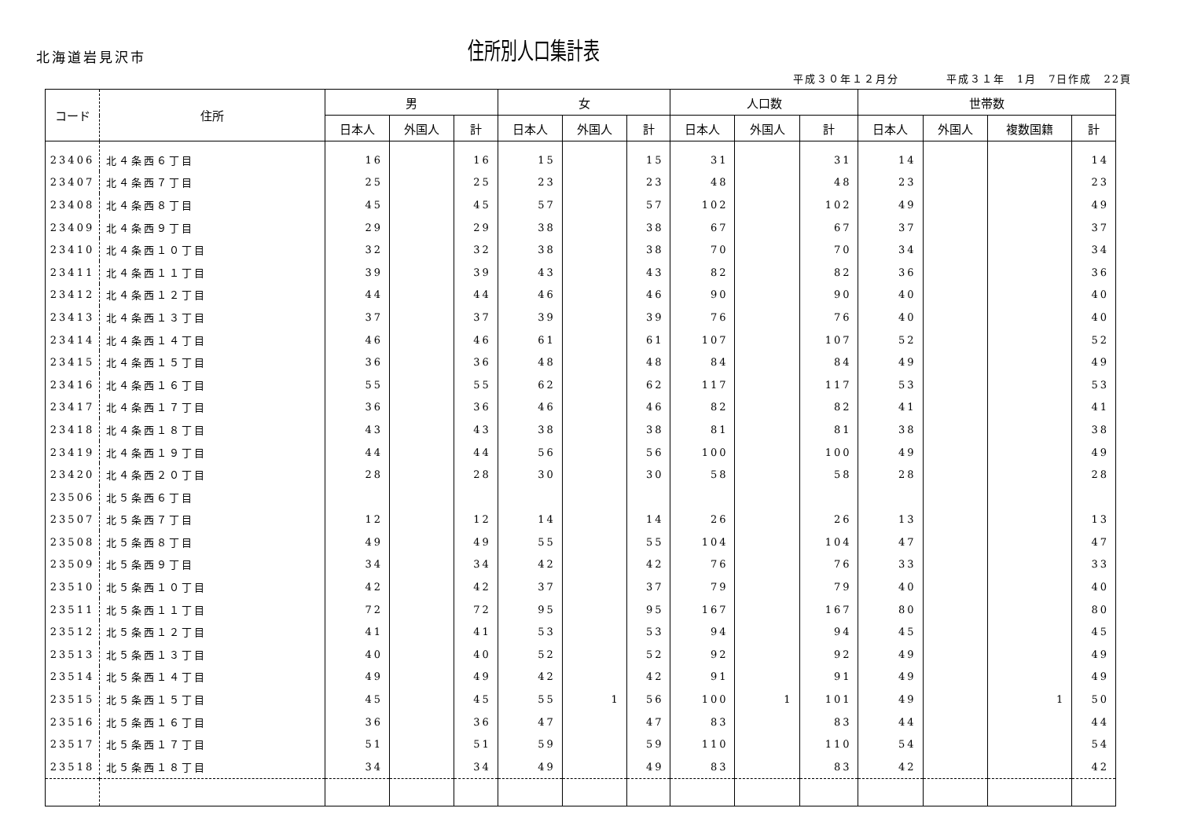北海道岩見沢市
住所別人口集計表
平成３０年１２月分　　　　平成３１年　1月　7日作成　22頁
| コード | 住所 | 男 | | | 女 | | | 人口数 | | | 世帯数 | | | |
| --- | --- | --- | --- | --- | --- | --- | --- | --- | --- | --- | --- | --- | --- | --- |
| | | 日本人 | 外国人 | 計 | 日本人 | 外国人 | 計 | 日本人 | 外国人 | 計 | 日本人 | 外国人 | 複数国籍 | 計 |
| 23406 | 北４条西６丁目 | 16 | | 16 | 15 | | 15 | 31 | | 31 | 14 | | | 14 |
| 23407 | 北４条西７丁目 | 25 | | 25 | 23 | | 23 | 48 | | 48 | 23 | | | 23 |
| 23408 | 北４条西８丁目 | 45 | | 45 | 57 | | 57 | 102 | | 102 | 49 | | | 49 |
| 23409 | 北４条西９丁目 | 29 | | 29 | 38 | | 38 | 67 | | 67 | 37 | | | 37 |
| 23410 | 北４条西１０丁目 | 32 | | 32 | 38 | | 38 | 70 | | 70 | 34 | | | 34 |
| 23411 | 北４条西１１丁目 | 39 | | 39 | 43 | | 43 | 82 | | 82 | 36 | | | 36 |
| 23412 | 北４条西１２丁目 | 44 | | 44 | 46 | | 46 | 90 | | 90 | 40 | | | 40 |
| 23413 | 北４条西１３丁目 | 37 | | 37 | 39 | | 39 | 76 | | 76 | 40 | | | 40 |
| 23414 | 北４条西１４丁目 | 46 | | 46 | 61 | | 61 | 107 | | 107 | 52 | | | 52 |
| 23415 | 北４条西１５丁目 | 36 | | 36 | 48 | | 48 | 84 | | 84 | 49 | | | 49 |
| 23416 | 北４条西１６丁目 | 55 | | 55 | 62 | | 62 | 117 | | 117 | 53 | | | 53 |
| 23417 | 北４条西１７丁目 | 36 | | 36 | 46 | | 46 | 82 | | 82 | 41 | | | 41 |
| 23418 | 北４条西１８丁目 | 43 | | 43 | 38 | | 38 | 81 | | 81 | 38 | | | 38 |
| 23419 | 北４条西１９丁目 | 44 | | 44 | 56 | | 56 | 100 | | 100 | 49 | | | 49 |
| 23420 | 北４条西２０丁目 | 28 | | 28 | 30 | | 30 | 58 | | 58 | 28 | | | 28 |
| 23506 | 北５条西６丁目 | | | | | | | | | | | | | |
| 23507 | 北５条西７丁目 | 12 | | 12 | 14 | | 14 | 26 | | 26 | 13 | | | 13 |
| 23508 | 北５条西８丁目 | 49 | | 49 | 55 | | 55 | 104 | | 104 | 47 | | | 47 |
| 23509 | 北５条西９丁目 | 34 | | 34 | 42 | | 42 | 76 | | 76 | 33 | | | 33 |
| 23510 | 北５条西１０丁目 | 42 | | 42 | 37 | | 37 | 79 | | 79 | 40 | | | 40 |
| 23511 | 北５条西１１丁目 | 72 | | 72 | 95 | | 95 | 167 | | 167 | 80 | | | 80 |
| 23512 | 北５条西１２丁目 | 41 | | 41 | 53 | | 53 | 94 | | 94 | 45 | | | 45 |
| 23513 | 北５条西１３丁目 | 40 | | 40 | 52 | | 52 | 92 | | 92 | 49 | | | 49 |
| 23514 | 北５条西１４丁目 | 49 | | 49 | 42 | | 42 | 91 | | 91 | 49 | | | 49 |
| 23515 | 北５条西１５丁目 | 45 | | 45 | 55 | 1 | 56 | 100 | 1 | 101 | 49 | | 1 | 50 |
| 23516 | 北５条西１６丁目 | 36 | | 36 | 47 | | 47 | 83 | | 83 | 44 | | | 44 |
| 23517 | 北５条西１７丁目 | 51 | | 51 | 59 | | 59 | 110 | | 110 | 54 | | | 54 |
| 23518 | 北５条西１８丁目 | 34 | | 34 | 49 | | 49 | 83 | | 83 | 42 | | | 42 |